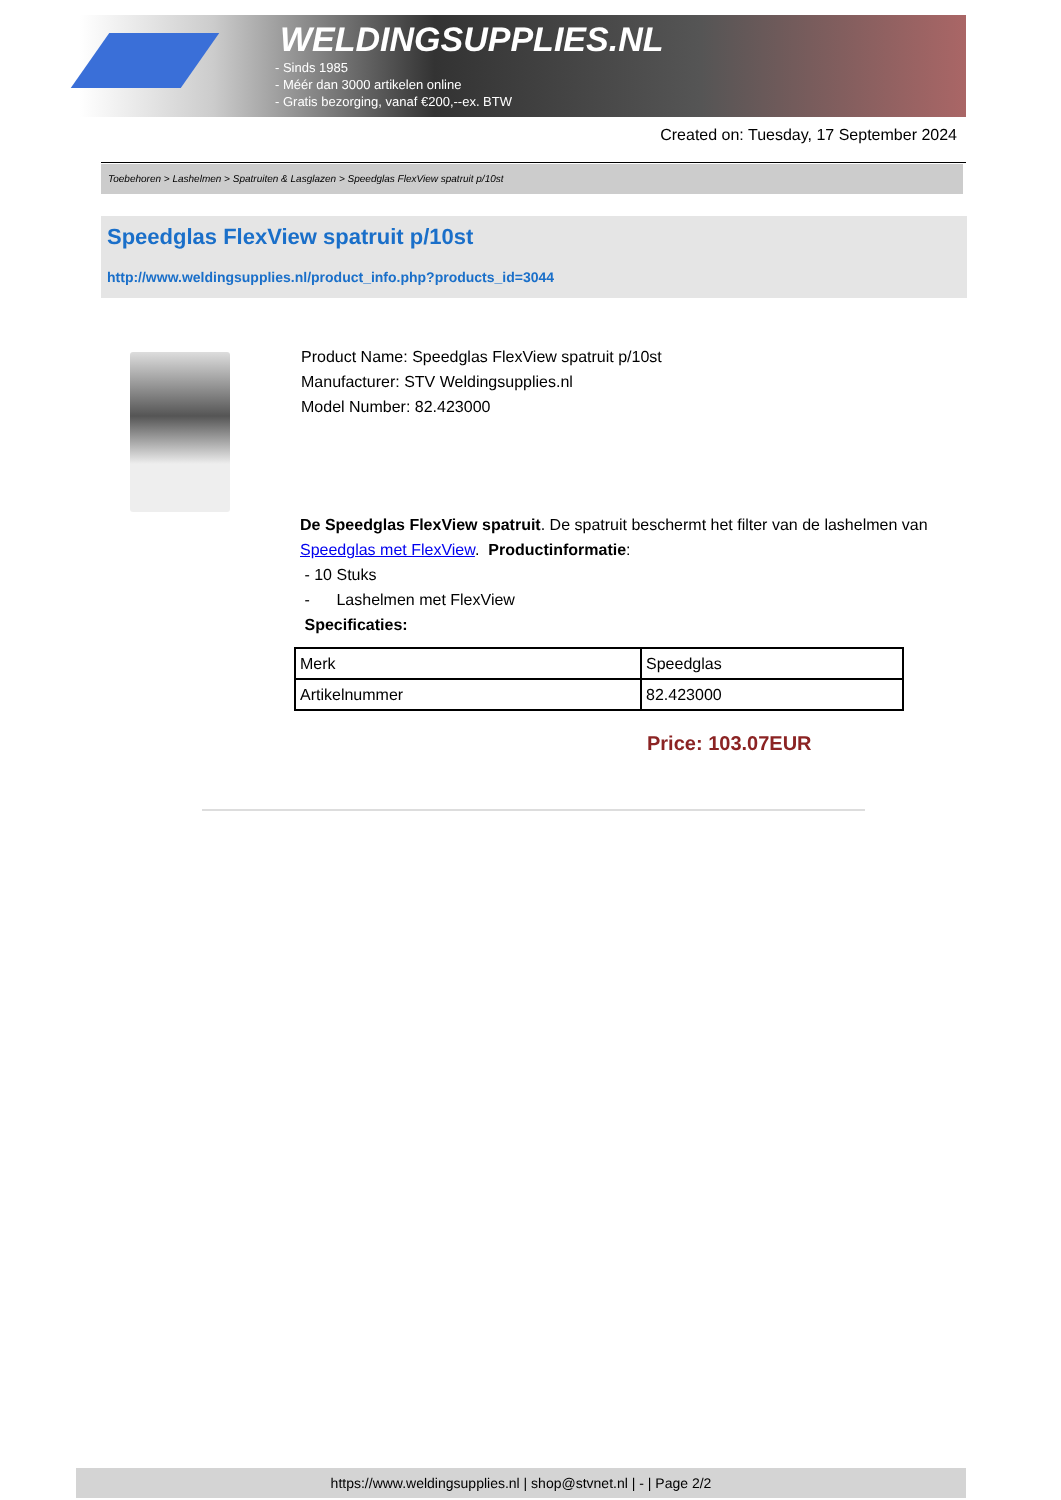WELDINGSUPPLIES.NL
- Sinds 1985
- Méér dan 3000 artikelen online
- Gratis bezorging, vanaf €200,--ex. BTW
Created on: Tuesday, 17 September 2024
Toebehoren > Lashelmen > Spatruiten & Lasglazen > Speedglas FlexView spatruit p/10st
Speedglas FlexView spatruit p/10st
http://www.weldingsupplies.nl/product_info.php?products_id=3044
Product Name: Speedglas FlexView spatruit p/10st
Manufacturer: STV Weldingsupplies.nl
Model Number: 82.423000
De Speedglas FlexView spatruit. De spatruit beschermt het filter van de lashelmen van Speedglas met FlexView. Productinformatie:
- 10 Stuks
- Lashelmen met FlexView
Specificaties:
| Merk | Speedglas |
| Artikelnummer | 82.423000 |
Price: 103.07EUR
https://www.weldingsupplies.nl | shop@stvnet.nl | - | Page 2/2